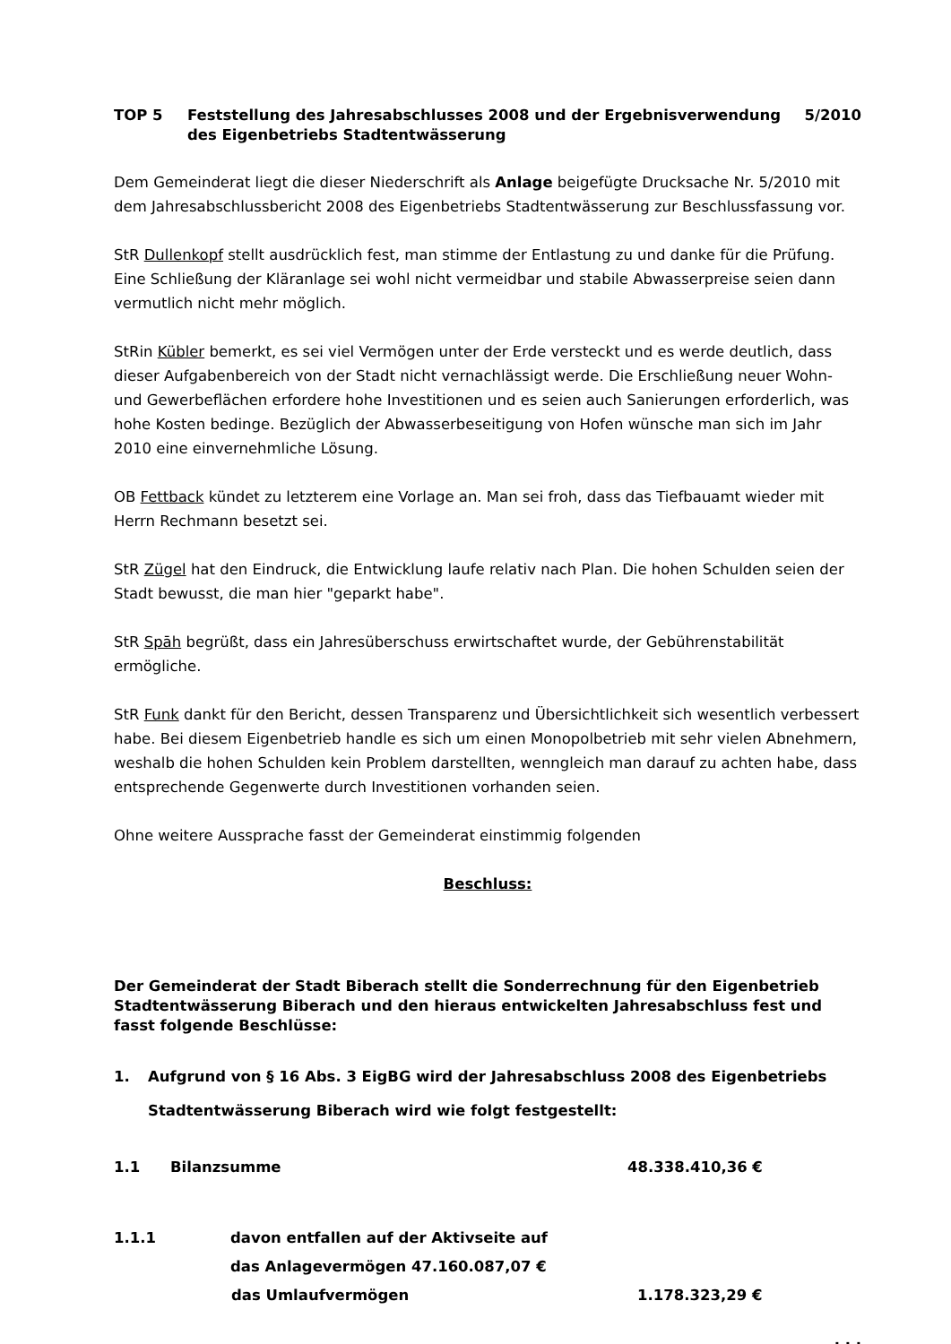TOP 5 Feststellung des Jahresabschlusses 2008 und der Ergebnisverwendung des Eigenbetriebs Stadtentwässerung
5/2010
Dem Gemeinderat liegt die dieser Niederschrift als Anlage beigefügte Drucksache Nr. 5/2010 mit dem Jahresabschlussbericht 2008 des Eigenbetriebs Stadtentwässerung zur Beschlussfassung vor.
StR Dullenkopf stellt ausdrücklich fest, man stimme der Entlastung zu und danke für die Prüfung. Eine Schließung der Kläranlage sei wohl nicht vermeidbar und stabile Abwasserpreise seien dann vermutlich nicht mehr möglich.
StRin Kübler bemerkt, es sei viel Vermögen unter der Erde versteckt und es werde deutlich, dass dieser Aufgabenbereich von der Stadt nicht vernachlässigt werde. Die Erschließung neuer Wohn- und Gewerbeflächen erfordere hohe Investitionen und es seien auch Sanierungen erforderlich, was hohe Kosten bedinge. Bezüglich der Abwasserbeseitigung von Hofen wünsche man sich im Jahr 2010 eine einvernehmliche Lösung.
OB Fettback kündet zu letzterem eine Vorlage an. Man sei froh, dass das Tiefbauamt wieder mit Herrn Rechmann besetzt sei.
StR Zügel hat den Eindruck, die Entwicklung laufe relativ nach Plan. Die hohen Schulden seien der Stadt bewusst, die man hier "geparkt habe".
StR Spāh begrüßt, dass ein Jahresüberschuss erwirtschaftet wurde, der Gebührenstabilität ermögliche.
StR Funk dankt für den Bericht, dessen Transparenz und Übersichtlichkeit sich wesentlich verbessert habe. Bei diesem Eigenbetrieb handle es sich um einen Monopolbetrieb mit sehr vielen Abnehmern, weshalb die hohen Schulden kein Problem darstellten, wenngleich man darauf zu achten habe, dass entsprechende Gegenwerte durch Investitionen vorhanden seien.
Ohne weitere Aussprache fasst der Gemeinderat einstimmig folgenden
Beschluss:
Der Gemeinderat der Stadt Biberach stellt die Sonderrechnung für den Eigenbetrieb Stadtentwässerung Biberach und den hieraus entwickelten Jahresabschluss fest und fasst folgende Beschlüsse:
1. Aufgrund von § 16 Abs. 3 EigBG wird der Jahresabschluss 2008 des Eigenbetriebs Stadtentwässerung Biberach wird wie folgt festgestellt:
1.1 Bilanzsumme 48.338.410,36 €
1.1.1 davon entfallen auf der Aktivseite auf
das Anlagevermögen 47.160.087,07 €
das Umlaufvermögen 1.178.323,29 €
. . .